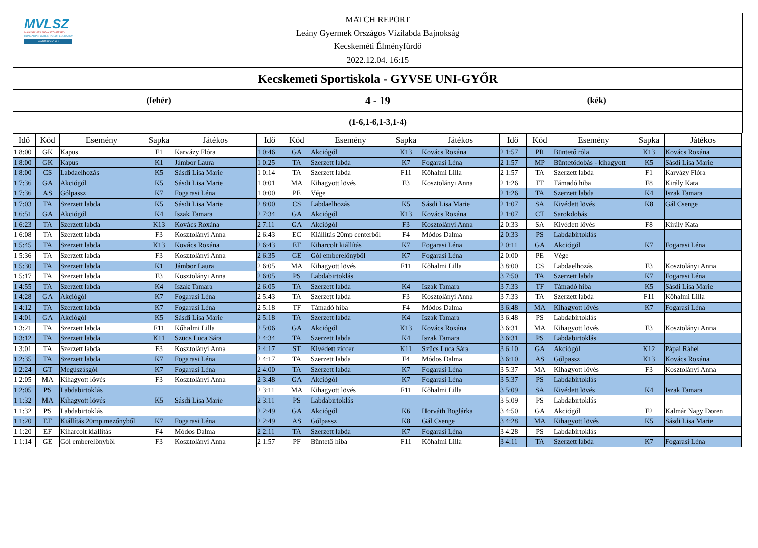MVLSZ
MAGYAR VÍZILABDA SZÖVETSÉG
HUNGARIAN WATER POLO FEDERATION
WATERPOLO.HU
MATCH REPORT
Leány Gyermek Országos Vízilabda Bajnokság
Kecskeméti Élményfürdő
2022.12.04. 16:15
Kecskemeti Sportiskola - GYVSE UNI-GYŐR
(fehér)
4 - 19
(kék)
(1-6,1-6,1-3,1-4)
| Idő | Kód | Esemény | Sapka | Játékos | Idő | Kód | Esemény | Sapka | Játékos | Idő | Kód | Esemény | Sapka | Játékos |
| --- | --- | --- | --- | --- | --- | --- | --- | --- | --- | --- | --- | --- | --- | --- |
| 1 8:00 | GK | Kapus | F1 | Karvázy Flóra | 1 0:46 | GA | Akciógól | K13 | Kovács Roxána | 2 1:57 | PR | Büntető róla | K13 | Kovács Roxána |
| 1 8:00 | GK | Kapus | K1 | Jámbor Laura | 1 0:25 | TA | Szerzett labda | K7 | Fogarasi Léna | 2 1:57 | MP | Büntetődobás - kihagyott | K5 | Sásdi Lisa Marie |
| 1 8:00 | CS | Labdaelhozás | K5 | Sásdi Lisa Marie | 1 0:14 | TA | Szerzett labda | F11 | Kőhalmi Lilla | 2 1:57 | TA | Szerzett labda | F1 | Karvázy Flóra |
| 1 7:36 | GA | Akciógól | K5 | Sásdi Lisa Marie | 1 0:01 | MA | Kihagyott lövés | F3 | Kosztolányi Anna | 2 1:26 | TF | Támadó hiba | F8 | Király Kata |
| 1 7:36 | AS | Gólpassz | K7 | Fogarasi Léna | 1 0:00 | PE | Vége | | | 2 1:26 | TA | Szerzett labda | K4 | Iszak Tamara |
| 1 7:03 | TA | Szerzett labda | K5 | Sásdi Lisa Marie | 2 8:00 | CS | Labdaelhozás | K5 | Sásdi Lisa Marie | 2 1:07 | SA | Kivédett lövés | K8 | Gál Csenge |
| 1 6:51 | GA | Akciógól | K4 | Iszak Tamara | 2 7:34 | GA | Akciógól | K13 | Kovács Roxána | 2 1:07 | CT | Sarokdobás | | |
| 1 6:23 | TA | Szerzett labda | K13 | Kovács Roxána | 2 7:11 | GA | Akciógól | F3 | Kosztolányi Anna | 2 0:33 | SA | Kivédett lövés | F8 | Király Kata |
| 1 6:08 | TA | Szerzett labda | F3 | Kosztolányi Anna | 2 6:43 | EC | Kiállítás 20mp centerből | F4 | Módos Dalma | 2 0:33 | PS | Labdabirtoklás | | |
| 1 5:45 | TA | Szerzett labda | K13 | Kovács Roxána | 2 6:43 | EF | Kiharcolt kiállítás | K7 | Fogarasi Léna | 2 0:11 | GA | Akciógól | K7 | Fogarasi Léna |
| 1 5:36 | TA | Szerzett labda | F3 | Kosztolányi Anna | 2 6:35 | GE | Gól emberelőnyből | K7 | Fogarasi Léna | 2 0:00 | PE | Vége | | |
| 1 5:30 | TA | Szerzett labda | K1 | Jámbor Laura | 2 6:05 | MA | Kihagyott lövés | F11 | Kőhalmi Lilla | 3 8:00 | CS | Labdaelhozás | F3 | Kosztolányi Anna |
| 1 5:17 | TA | Szerzett labda | F3 | Kosztolányi Anna | 2 6:05 | PS | Labdabirtoklás | | | 3 7:50 | TA | Szerzett labda | K7 | Fogarasi Léna |
| 1 4:55 | TA | Szerzett labda | K4 | Iszak Tamara | 2 6:05 | TA | Szerzett labda | K4 | Iszak Tamara | 3 7:33 | TF | Támadó hiba | K5 | Sásdi Lisa Marie |
| 1 4:28 | GA | Akciógól | K7 | Fogarasi Léna | 2 5:43 | TA | Szerzett labda | F3 | Kosztolányi Anna | 3 7:33 | TA | Szerzett labda | F11 | Kőhalmi Lilla |
| 1 4:12 | TA | Szerzett labda | K7 | Fogarasi Léna | 2 5:18 | TF | Támadó hiba | F4 | Módos Dalma | 3 6:48 | MA | Kihagyott lövés | K7 | Fogarasi Léna |
| 1 4:01 | GA | Akciógól | K5 | Sásdi Lisa Marie | 2 5:18 | TA | Szerzett labda | K4 | Iszak Tamara | 3 6:48 | PS | Labdabirtoklás | | |
| 1 3:21 | TA | Szerzett labda | F11 | Kőhalmi Lilla | 2 5:06 | GA | Akciógól | K13 | Kovács Roxána | 3 6:31 | MA | Kihagyott lövés | F3 | Kosztolányi Anna |
| 1 3:12 | TA | Szerzett labda | K11 | Szücs Luca Sára | 2 4:34 | TA | Szerzett labda | K4 | Iszak Tamara | 3 6:31 | PS | Labdabirtoklás | | |
| 1 3:01 | TA | Szerzett labda | F3 | Kosztolányi Anna | 2 4:17 | ST | Kivédett ziccer | K11 | Szücs Luca Sára | 3 6:10 | GA | Akciógól | K12 | Pápai Ráhel |
| 1 2:35 | TA | Szerzett labda | K7 | Fogarasi Léna | 2 4:17 | TA | Szerzett labda | F4 | Módos Dalma | 3 6:10 | AS | Gólpassz | K13 | Kovács Roxána |
| 1 2:24 | GT | Megúszásgól | K7 | Fogarasi Léna | 2 4:00 | TA | Szerzett labda | K7 | Fogarasi Léna | 3 5:37 | MA | Kihagyott lövés | F3 | Kosztolányi Anna |
| 1 2:05 | MA | Kihagyott lövés | F3 | Kosztolányi Anna | 2 3:48 | GA | Akciógól | K7 | Fogarasi Léna | 3 5:37 | PS | Labdabirtoklás | | |
| 1 2:05 | PS | Labdabirtoklás | | | 2 3:11 | MA | Kihagyott lövés | F11 | Kőhalmi Lilla | 3 5:09 | SA | Kivédett lövés | K4 | Iszak Tamara |
| 1 1:32 | MA | Kihagyott lövés | K5 | Sásdi Lisa Marie | 2 3:11 | PS | Labdabirtoklás | | | 3 5:09 | PS | Labdabirtoklás | | |
| 1 1:32 | PS | Labdabirtoklás | | | 2 2:49 | GA | Akciógól | K6 | Horváth Boglárka | 3 4:50 | GA | Akciógól | F2 | Kalmár Nagy Doren |
| 1 1:20 | EF | Kiállítás 20mp mezőnyből | K7 | Fogarasi Léna | 2 2:49 | AS | Gólpassz | K8 | Gál Csenge | 3 4:28 | MA | Kihagyott lövés | K5 | Sásdi Lisa Marie |
| 1 1:20 | EF | Kiharcolt kiállítás | F4 | Módos Dalma | 2 2:11 | TA | Szerzett labda | K7 | Fogarasi Léna | 3 4:28 | PS | Labdabirtoklás | | |
| 1 1:14 | GE | Gól emberelőnyből | F3 | Kosztolányi Anna | 2 1:57 | PF | Büntető hiba | F11 | Kőhalmi Lilla | 3 4:11 | TA | Szerzett labda | K7 | Fogarasi Léna |